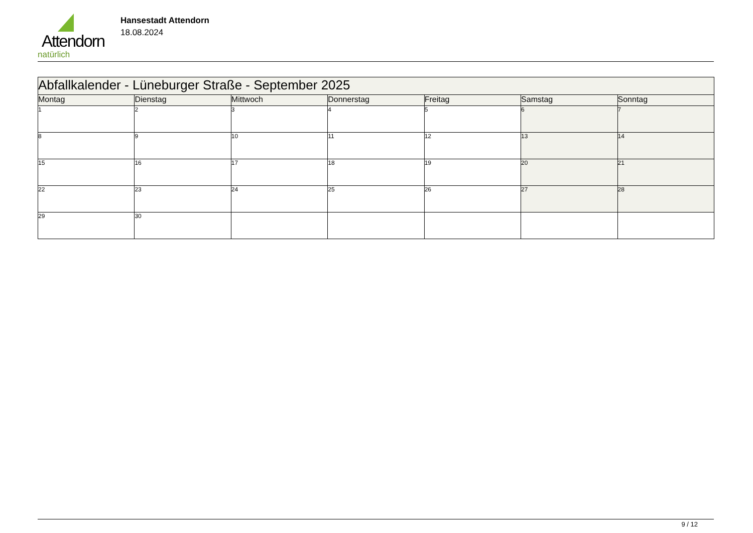Attendorn
natürlich
Hansestadt Attendorn
18.08.2024
| Abfallkalender - Lüneburger Straße - September 2025 | | | | | | |
| Montag | Dienstag | Mittwoch | Donnerstag | Freitag | Samstag | Sonntag |
| 1 | 2 | 3 | 4 | 5 | 6 | 7 |
| 8 | 9 | 10 | 11 | 12 | 13 | 14 |
| 15 | 16 | 17 | 18 | 19 | 20 | 21 |
| 22 | 23 | 24 | 25 | 26 | 27 | 28 |
| 29 | 30 | | | | | |
9 / 12